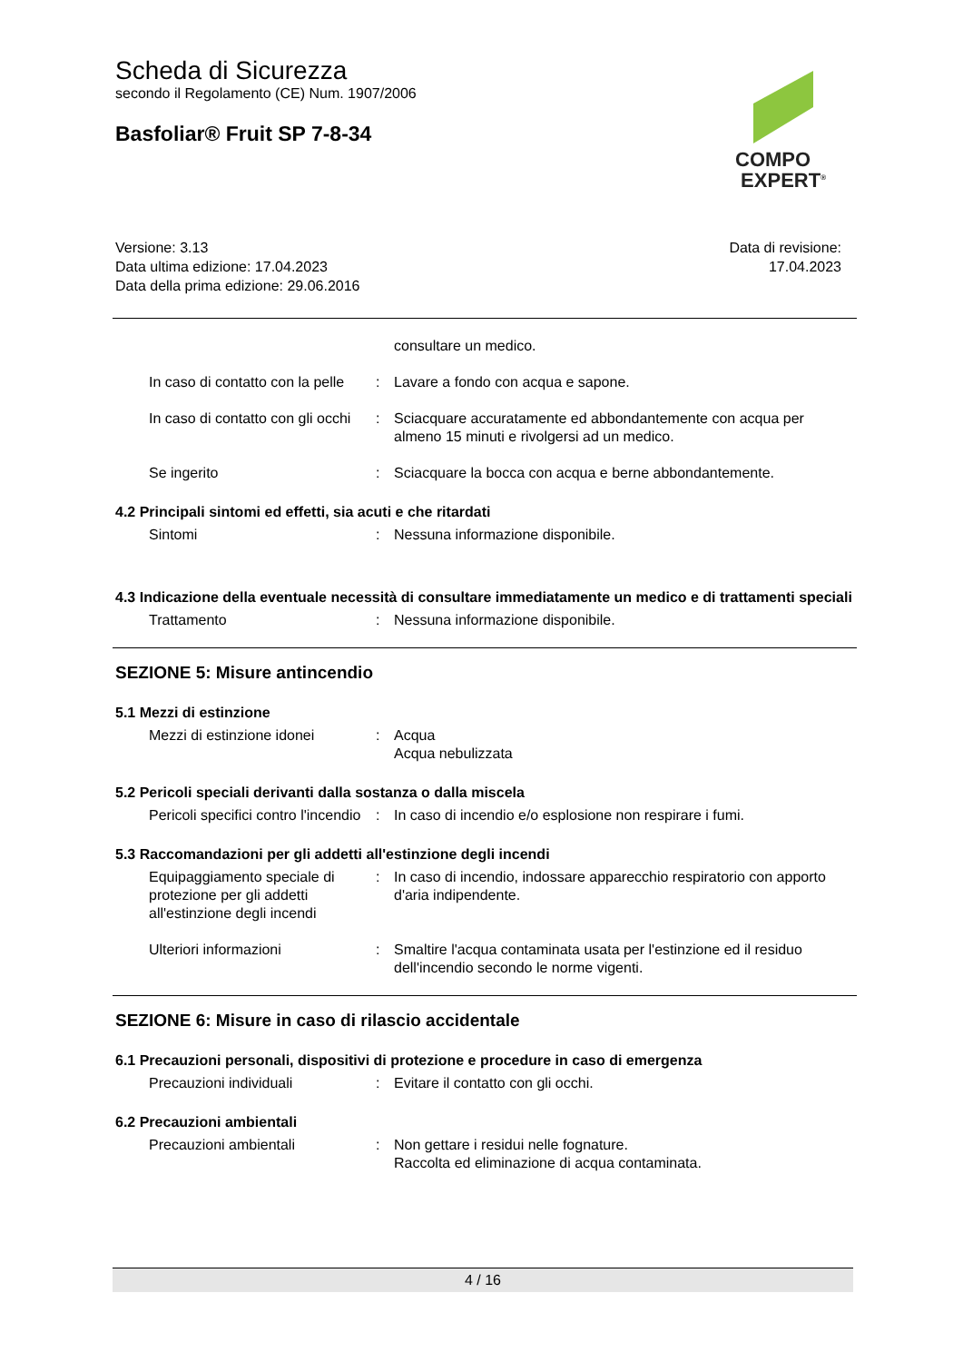Scheda di Sicurezza
secondo il Regolamento (CE) Num. 1907/2006
Basfoliar® Fruit SP 7-8-34
COMPO
EXPERT<sup>®</sup>
Versione: 3.13
Data ultima edizione: 17.04.2023
Data della prima edizione: 29.06.2016
Data di revisione:
17.04.2023
consultare un medico.
In caso di contatto con la pelle
: Lavare a fondo con acqua e sapone.
In caso di contatto con gli occhi
: Sciacquare accuratamente ed abbondantemente con acqua per almeno 15 minuti e rivolgersi ad un medico.
Se ingerito : Sciacquare la bocca con acqua e berne abbondantemente.
4.2 Principali sintomi ed effetti, sia acuti e che ritardati
Sintomi : Nessuna informazione disponibile.
4.3 Indicazione della eventuale necessità di consultare immediatamente un medico e di trattamenti speciali
Trattamento : Nessuna informazione disponibile.
SEZIONE 5: Misure antincendio
5.1 Mezzi di estinzione
Mezzi di estinzione idonei : Acqua
Acqua nebulizzata
5.2 Pericoli speciali derivanti dalla sostanza o dalla miscela
Pericoli specifici contro l'incendio
: In caso di incendio e/o esplosione non respirare i fumi.
5.3 Raccomandazioni per gli addetti all'estinzione degli incendi
Equipaggiamento speciale di protezione per gli addetti all'estinzione degli incendi
: In caso di incendio, indossare apparecchio respiratorio con apporto d'aria indipendente.
Ulteriori informazioni : Smaltire l'acqua contaminata usata per l'estinzione ed il residuo dell'incendio secondo le norme vigenti.
SEZIONE 6: Misure in caso di rilascio accidentale
6.1 Precauzioni personali, dispositivi di protezione e procedure in caso di emergenza
Precauzioni individuali : Evitare il contatto con gli occhi.
6.2 Precauzioni ambientali
Precauzioni ambientali : Non gettare i residui nelle fognature.
Raccolta ed eliminazione di acqua contaminata.
4 / 16